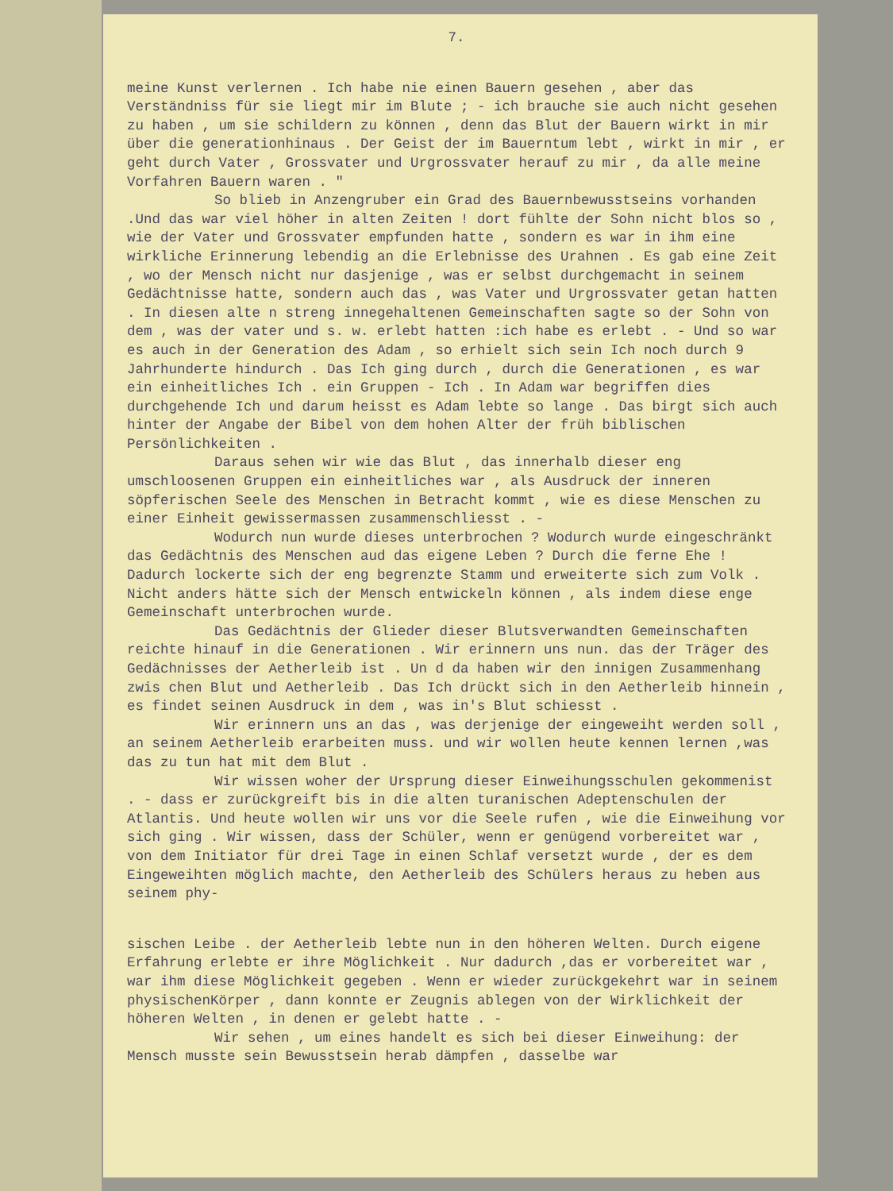7.
meine Kunst verlernen . Ich habe nie einen Bauern gesehen , aber das Verständniss für sie liegt mir im Blute ; - ich brauche sie auch nicht gesehen zu haben , um sie schildern zu können , denn das Blut der Bauern wirkt in mir über die generationhinaus . Der Geist der im Bauerntum lebt , wirkt in mir , er geht durch Vater , Grossvater und Urgrossvater herauf zu mir , da alle meine Vorfahren Bauern waren . "
So blieb in Anzengruber ein Grad des Bauernbewusstseins vorhanden .Und das war viel höher in alten Zeiten ! dort fühlte der Sohn nicht blos so , wie der Vater und Grossvater empfunden hatte , sondern es war in ihm eine wirkliche Erinnerung lebendig an die Erlebnisse des Urahnen . Es gab eine Zeit , wo der Mensch nicht nur dasjenige , was er selbst durchgemacht in seinem Gedächtnisse hatte, sondern auch das , was Vater und Urgrossvater getan hatten . In diesen alte n streng innegehaltenen Gemeinschaften sagte so der Sohn von dem , was der vater und s. w. erlebt hatten :ich habe es erlebt . - Und so war es auch in der Generation des Adam , so erhielt sich sein Ich noch durch 9 Jahrhunderte hindurch . Das Ich ging durch , durch die Generationen , es war ein einheitliches Ich . ein Gruppen - Ich . In Adam war begriffen dies durchgehende Ich und darum heisst es Adam lebte so lange . Das birgt sich auch hinter der Angabe der Bibel von dem hohen Alter der früh biblischen Persönlichkeiten .
Daraus sehen wir wie das Blut , das innerhalb dieser eng umschloosenen Gruppen ein einheitliches war , als Ausdruck der inneren söpferischen Seele des Menschen in Betracht kommt , wie es diese Menschen zu einer Einheit gewissermassen zusammenschliesst . -
Wodurch nun wurde dieses unterbrochen ? Wodurch wurde eingeschränkt das Gedächtnis des Menschen aud das eigene Leben ? Durch die ferne Ehe ! Dadurch lockerte sich der eng begrenzte Stamm und erweiterte sich zum Volk . Nicht anders hätte sich der Mensch entwickeln können , als indem diese enge Gemeinschaft unterbrochen wurde.
Das Gedächtnis der Glieder dieser Blutsverwandten Gemeinschaften reichte hinauf in die Generationen . Wir erinnern uns nun. das der Träger des Gedächnisses der Aetherleib ist . Un d da haben wir den innigen Zusammenhang zwis chen Blut und Aetherleib . Das Ich drückt sich in den Aetherleib hinnein , es findet seinen Ausdruck in dem , was in's Blut schiesst .
Wir erinnern uns an das , was derjenige der eingeweiht werden soll , an seinem Aetherleib erarbeiten muss. und wir wollen heute kennen lernen ,was das zu tun hat mit dem Blut .
Wir wissen woher der Ursprung dieser Einweihungsschulen gekommenist . - dass er zurückgreift bis in die alten turanischen Adeptenschulen der Atlantis. Und heute wollen wir uns vor die Seele rufen , wie die Einweihung vor sich ging . Wir wissen, dass der Schüler, wenn er genügend vorbereitet war , von dem Initiator für drei Tage in einen Schlaf versetzt wurde , der es dem Eingeweihten möglich machte, den Aetherleib des Schülers heraus zu heben aus seinem phy-
sischen Leibe . der Aetherleib lebte nun in den höheren Welten. Durch eigene Erfahrung erlebte er ihre Möglichkeit . Nur dadurch ,das er vorbereitet war , war ihm diese Möglichkeit gegeben . Wenn er wieder zurückgekehrt war in seinem physischenKörper , dann konnte er Zeugnis ablegen von der Wirklichkeit der höheren Welten , in denen er gelebt hatte . -
Wir sehen , um eines handelt es sich bei dieser Einweihung: der Mensch musste sein Bewusstsein herab dämpfen , dasselbe war